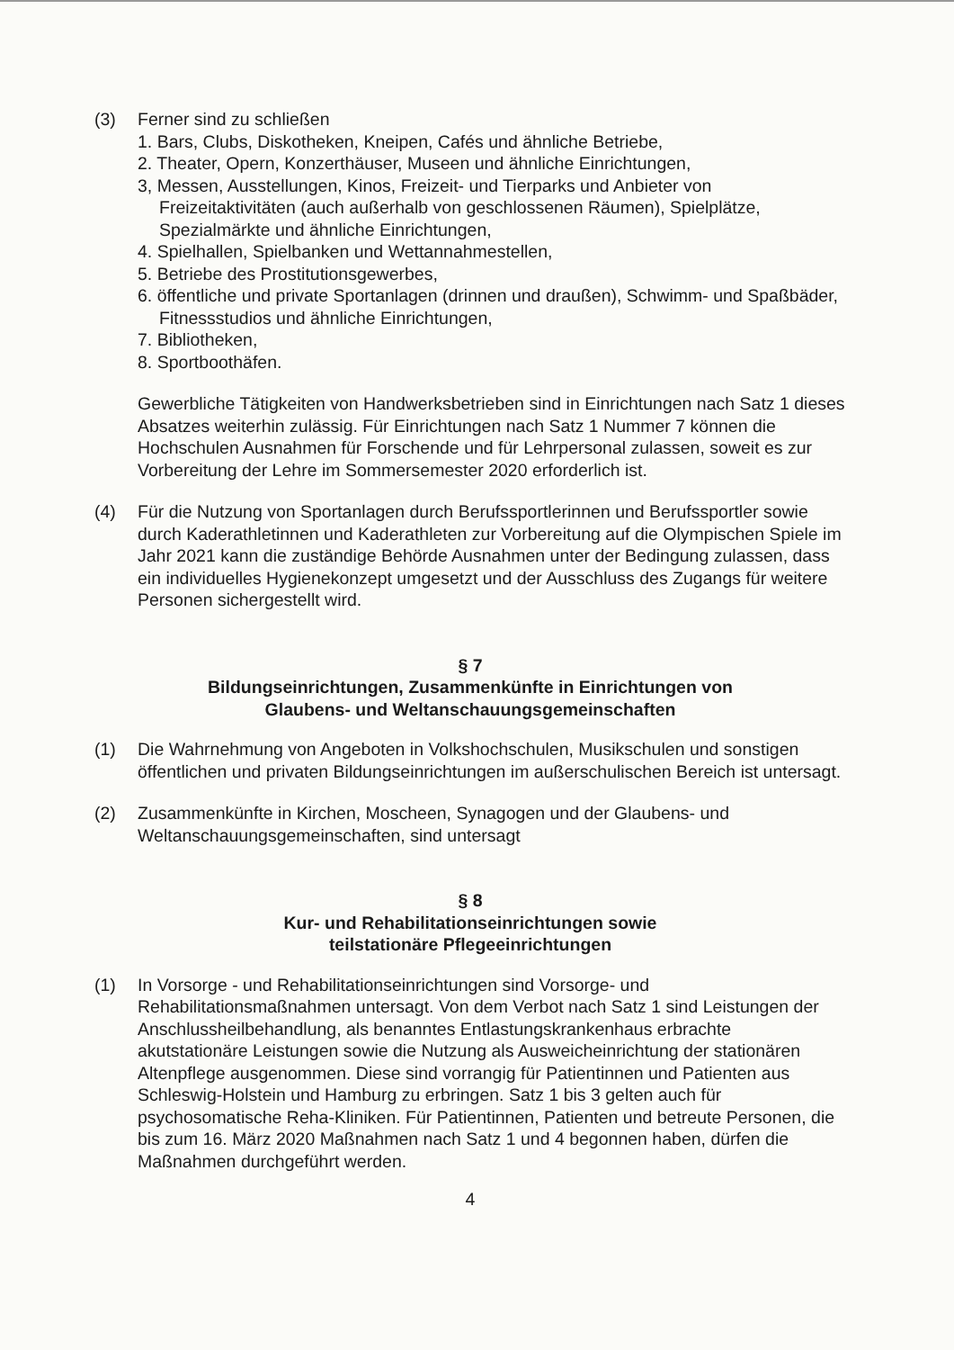(3) Ferner sind zu schließen
1. Bars, Clubs, Diskotheken, Kneipen, Cafés und ähnliche Betriebe,
2. Theater, Opern, Konzerthäuser, Museen und ähnliche Einrichtungen,
3, Messen, Ausstellungen, Kinos, Freizeit- und Tierparks und Anbieter von Freizeitaktivitäten (auch außerhalb von geschlossenen Räumen), Spielplätze, Spezialmärkte und ähnliche Einrichtungen,
4. Spielhallen, Spielbanken und Wettannahmestellen,
5. Betriebe des Prostitutionsgewerbes,
6. öffentliche und private Sportanlagen (drinnen und draußen), Schwimm- und Spaßbäder, Fitnessstudios und ähnliche Einrichtungen,
7. Bibliotheken,
8. Sportboothäfen.
Gewerbliche Tätigkeiten von Handwerksbetrieben sind in Einrichtungen nach Satz 1 dieses Absatzes weiterhin zulässig. Für Einrichtungen nach Satz 1 Nummer 7 können die Hochschulen Ausnahmen für Forschende und für Lehrpersonal zulassen, soweit es zur Vorbereitung der Lehre im Sommersemester 2020 erforderlich ist.
(4) Für die Nutzung von Sportanlagen durch Berufssportlerinnen und Berufssportler sowie durch Kaderathletinnen und Kaderathleten zur Vorbereitung auf die Olympischen Spiele im Jahr 2021 kann die zuständige Behörde Ausnahmen unter der Bedingung zulassen, dass ein individuelles Hygienekonzept umgesetzt und der Ausschluss des Zugangs für weitere Personen sichergestellt wird.
§ 7
Bildungseinrichtungen, Zusammenkünfte in Einrichtungen von
Glaubens- und Weltanschauungsgemeinschaften
(1) Die Wahrnehmung von Angeboten in Volkshochschulen, Musikschulen und sonstigen öffentlichen und privaten Bildungseinrichtungen im außerschulischen Bereich ist untersagt.
(2) Zusammenkünfte in Kirchen, Moscheen, Synagogen und der Glaubens- und Weltanschauungsgemeinschaften, sind untersagt
§ 8
Kur- und Rehabilitationseinrichtungen sowie
teilstationäre Pflegeeinrichtungen
(1) In Vorsorge - und Rehabilitationseinrichtungen sind Vorsorge- und Rehabilitationsmaßnahmen untersagt. Von dem Verbot nach Satz 1 sind Leistungen der Anschlussheilbehandlung, als benanntes Entlastungskrankenhaus erbrachte akutstationäre Leistungen sowie die Nutzung als Ausweicheinrichtung der stationären Altenpflege ausgenommen. Diese sind vorrangig für Patientinnen und Patienten aus Schleswig-Holstein und Hamburg zu erbringen. Satz 1 bis 3 gelten auch für psychosomatische Reha-Kliniken. Für Patientinnen, Patienten und betreute Personen, die bis zum 16. März 2020 Maßnahmen nach Satz 1 und 4 begonnen haben, dürfen die Maßnahmen durchgeführt werden.
4